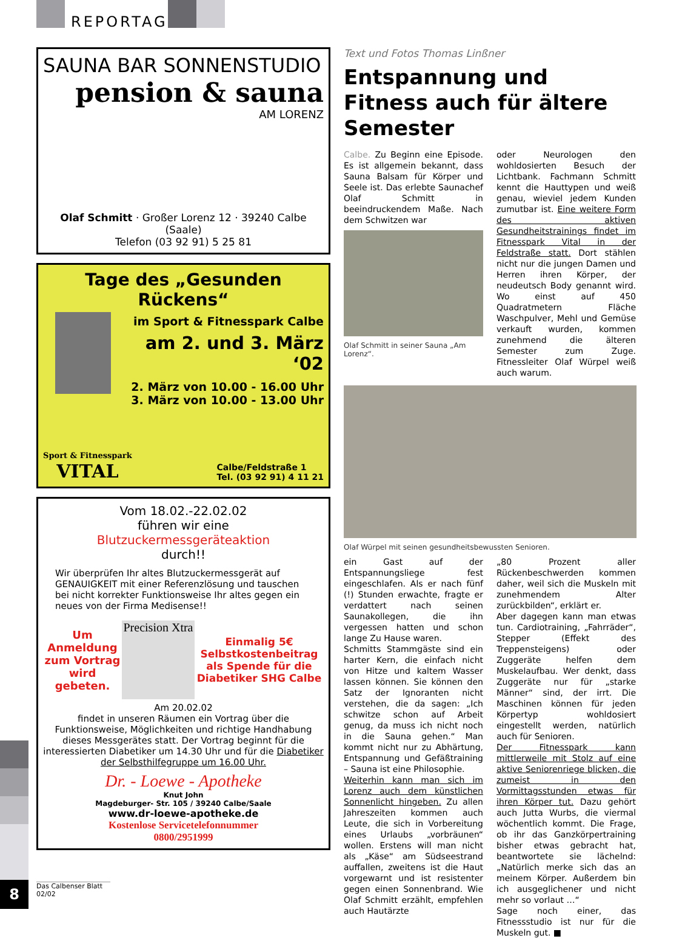REPORTAGE
SAUNA BAR SONNENSTUDIO
pension & sauna
AM LORENZ
Olaf Schmitt · Großer Lorenz 12 · 39240 Calbe (Saale)
Telefon (03 92 91) 5 25 81
Tage des „Gesunden Rückens“
im Sport & Fitnesspark Calbe
am 2. und 3. März ‘02
2. März von 10.00 - 16.00 Uhr
3. März von 10.00 - 13.00 Uhr
Sport & Fitnesspark
VITAL
Calbe/Feldstraße 1
Tel. (03 92 91) 4 11 21
Vom 18.02.-22.02.02
führen wir eine
Blutzuckermessgeräteaktion
durch!!
Wir überprüfen Ihr altes Blutzuckermessgerät auf GENAUIGKEIT mit einer Referenzlösung und tauschen bei nicht korrekter Funktionsweise Ihr altes gegen ein neues von der Firma Medisense!!
Um Anmeldung zum Vortrag wird gebeten.
Precision Xtra
Einmalig 5€ Selbstkostenbeitrag als Spende für die Diabetiker SHG Calbe
Am 20.02.02
findet in unseren Räumen ein Vortrag über die Funktionsweise, Möglichkeiten und richtige Handhabung dieses Messgerätes statt. Der Vortrag beginnt für die interessierten Diabetiker um 14.30 Uhr und für die Diabetiker der Selbsthilfegruppe um 16.00 Uhr.
Dr. - Loewe - Apotheke
Knut John
Magdeburger- Str. 105 / 39240 Calbe/Saale
www.dr-loewe-apotheke.de
Kostenlose Servicetelefonnummer
0800/2951999
Text und Fotos Thomas Linßner
Entspannung und Fitness auch für ältere Semester
Calbe. Zu Beginn eine Episode. Es ist allgemein bekannt, dass Sauna Balsam für Körper und Seele ist. Das erlebte Saunachef Olaf Schmitt in beeindruckendem Maße. Nach dem Schwitzen war
Olaf Schmitt in seiner Sauna „Am Lorenz“.
oder Neurologen den wohldosierten Besuch der Lichtbank. Fachmann Schmitt kennt die Hauttypen und weiß genau, wieviel jedem Kunden zumutbar ist. Eine weitere Form des aktiven Gesundheitstrainings findet im Fitnesspark Vital in der Feldstraße statt. Dort stählen nicht nur die jungen Damen und Herren ihren Körper, der neudeutsch Body genannt wird. Wo einst auf 450 Quadratmetern Fläche Waschpulver, Mehl und Gemüse verkauft wurden, kommen zunehmend die älteren Semester zum Zuge. Fitnessleiter Olaf Würpel weiß auch warum.
Olaf Würpel mit seinen gesundheitsbewussten Senioren.
ein Gast auf der Entspannungsliege fest eingeschlafen. Als er nach fünf (!) Stunden erwachte, fragte er verdattert nach seinen Saunakollegen, die ihn vergessen hatten und schon lange Zu Hause waren.
Schmitts Stammgäste sind ein harter Kern, die einfach nicht von Hitze und kaltem Wasser lassen können. Sie können den Satz der Ignoranten nicht verstehen, die da sagen: „Ich schwitze schon auf Arbeit genug, da muss ich nicht noch in die Sauna gehen.“ Man kommt nicht nur zu Abhärtung, Entspannung und Gefäßtraining – Sauna ist eine Philosophie.
Weiterhin kann man sich im Lorenz auch dem künstlichen Sonnenlicht hingeben. Zu allen Jahreszeiten kommen auch Leute, die sich in Vorbereitung eines Urlaubs „vorbräunen“ wollen. Erstens will man nicht als „Käse“ am Südseestrand auffallen, zweitens ist die Haut vorgewarnt und ist resistenter gegen einen Sonnenbrand. Wie Olaf Schmitt erzählt, empfehlen auch Hautärzte
„80 Prozent aller Rückenbeschwerden kommen daher, weil sich die Muskeln mit zunehmendem Alter zurückbilden“, erklärt er.
Aber dagegen kann man etwas tun. Cardiotraining, „Fahrräder“, Stepper (Effekt des Treppensteigens) oder Zuggeräte helfen dem Muskelaufbau. Wer denkt, dass Zuggeräte nur für „starke Männer“ sind, der irrt. Die Maschinen können für jeden Körpertyp wohldosiert eingestellt werden, natürlich auch für Senioren.
Der Fitnesspark kann mittlerweile mit Stolz auf eine aktive Seniorenriege blicken, die zumeist in den Vormittagsstunden etwas für ihren Körper tut. Dazu gehört auch Jutta Wurbs, die viermal wöchentlich kommt. Die Frage, ob ihr das Ganzkörpertraining bisher etwas gebracht hat, beantwortete sie lächelnd: „Natürlich merke sich das an meinem Körper. Außerdem bin ich ausgeglichener und nicht mehr so vorlaut …“
Sage noch einer, das Fitnessstudio ist nur für die Muskeln gut. ■
8
Das Calbenser Blatt 02/02